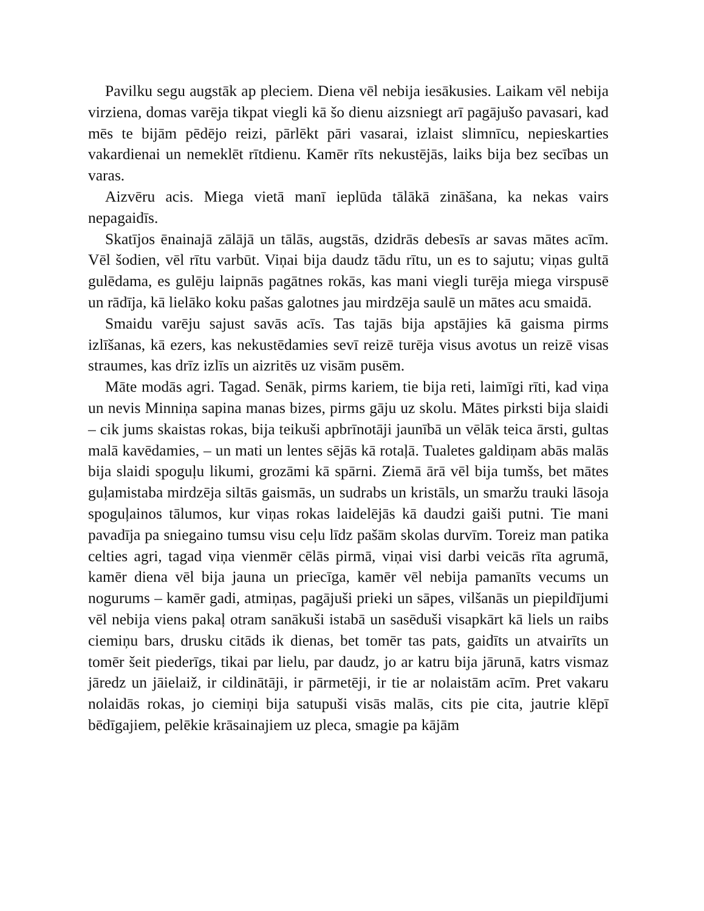Pavilku segu augstāk ap pleciem. Diena vēl nebija iesākusies. Laikam vēl nebija virziena, domas varēja tikpat viegli kā šo dienu aizsniegt arī pagājušo pavasari, kad mēs te bijām pēdējo reizi, pārlēkt pāri vasarai, izlaist slimnīcu, nepieskarties vakardienai un nemeklēt rītdienu. Kamēr rīts nekustējās, laiks bija bez secības un varas.
Aizvēru acis. Miega vietā manī ieplūda tālākā zināšana, ka nekas vairs nepagaidīs.
Skatījos ēnainajā zālājā un tālās, augstās, dzidrās debesīs ar savas mātes acīm. Vēl šodien, vēl rītu varbūt. Viņai bija daudz tādu rītu, un es to sajutu; viņas gultā gulēdama, es gulēju laipnās pagātnes rokās, kas mani viegli turēja miega virspusē un rādīja, kā lielāko koku pašas galotnes jau mirdzēja saulē un mātes acu smaidā.
Smaidu varēju sajust savās acīs. Tas tajās bija apstājies kā gaisma pirms izlīšanas, kā ezers, kas nekustēdamies sevī reizē turēja visus avotus un reizē visas straumes, kas drīz izlīs un aizritēs uz visām pusēm.
Māte modās agri. Tagad. Senāk, pirms kariem, tie bija reti, laimīgi rīti, kad viņa un nevis Minniņa sapina manas bizes, pirms gāju uz skolu. Mātes pirksti bija slaidi – cik jums skaistas rokas, bija teikuši apbrīnotāji jaunībā un vēlāk teica ārsti, gultas malā kavēdamies, – un mati un lentes sējās kā rotaļā. Tualetes galdiņam abās malās bija slaidi spoguļu likumi, grozāmi kā spārni. Ziemā ārā vēl bija tumšs, bet mātes guļamistaba mirdzēja siltās gaismās, un sudrabs un kristāls, un smaržu trauki lāsoja spoguļainos tālumos, kur viņas rokas laidelējās kā daudzi gaiši putni. Tie mani pavadīja pa sniegaino tumsu visu ceļu līdz pašām skolas durvīm. Toreiz man patika celties agri, tagad viņa vienmēr cēlās pirmā, viņai visi darbi veicās rīta agrumā, kamēr diena vēl bija jauna un priecīga, kamēr vēl nebija pamanīts vecums un nogurums – kamēr gadi, atmiņas, pagājuši prieki un sāpes, vilšanās un piepildījumi vēl nebija viens pakaļ otram sanākuši istabā un sasēduši visapkārt kā liels un raibs ciemiņu bars, drusku citāds ik dienas, bet tomēr tas pats, gaidīts un atvairīts un tomēr šeit piederīgs, tikai par lielu, par daudz, jo ar katru bija jārunā, katrs vismaz jāredz un jāielaiž, ir cildinātāji, ir pārmetēji, ir tie ar nolaistām acīm. Pret vakaru nolaidās rokas, jo ciemiņi bija satupuši visās malās, cits pie cita, jautrie klēpī bēdīgajiem, pelēkie krāsainajiem uz pleca, smagie pa kājām